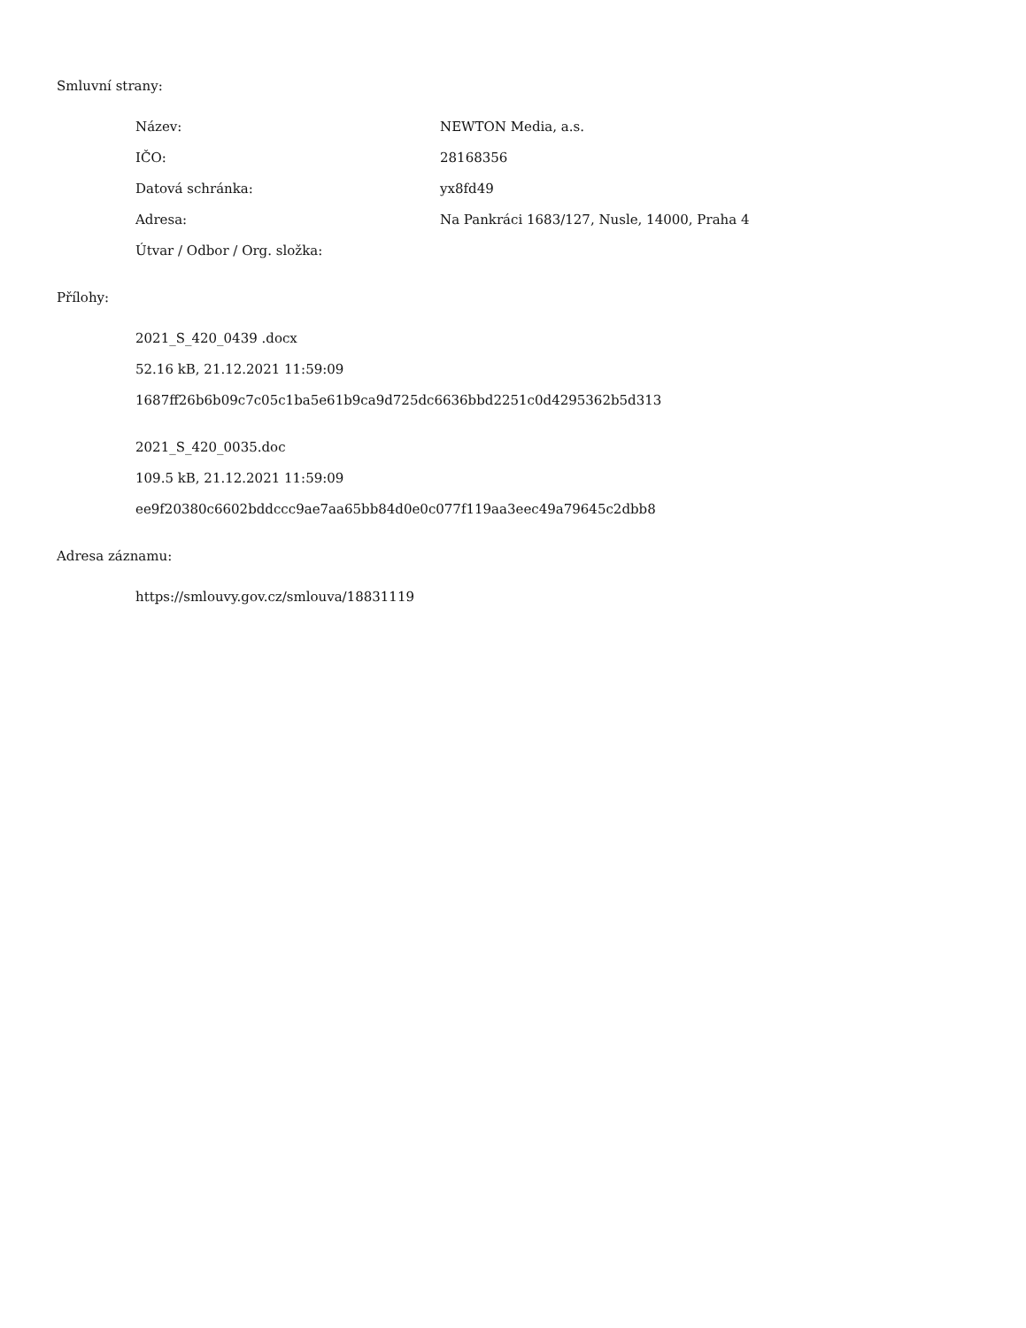Smluvní strany:
| Název: | NEWTON Media, a.s. |
| IČO: | 28168356 |
| Datová schránka: | yx8fd49 |
| Adresa: | Na Pankráci 1683/127, Nusle, 14000, Praha 4 |
| Útvar / Odbor / Org. složka: | |
Přílohy:
2021_S_420_0439 .docx
52.16 kB, 21.12.2021 11:59:09
1687ff26b6b09c7c05c1ba5e61b9ca9d725dc6636bbd2251c0d4295362b5d313
2021_S_420_0035.doc
109.5 kB, 21.12.2021 11:59:09
ee9f20380c6602bddccc9ae7aa65bb84d0e0c077f119aa3eec49a79645c2dbb8
Adresa záznamu:
https://smlouvy.gov.cz/smlouva/18831119